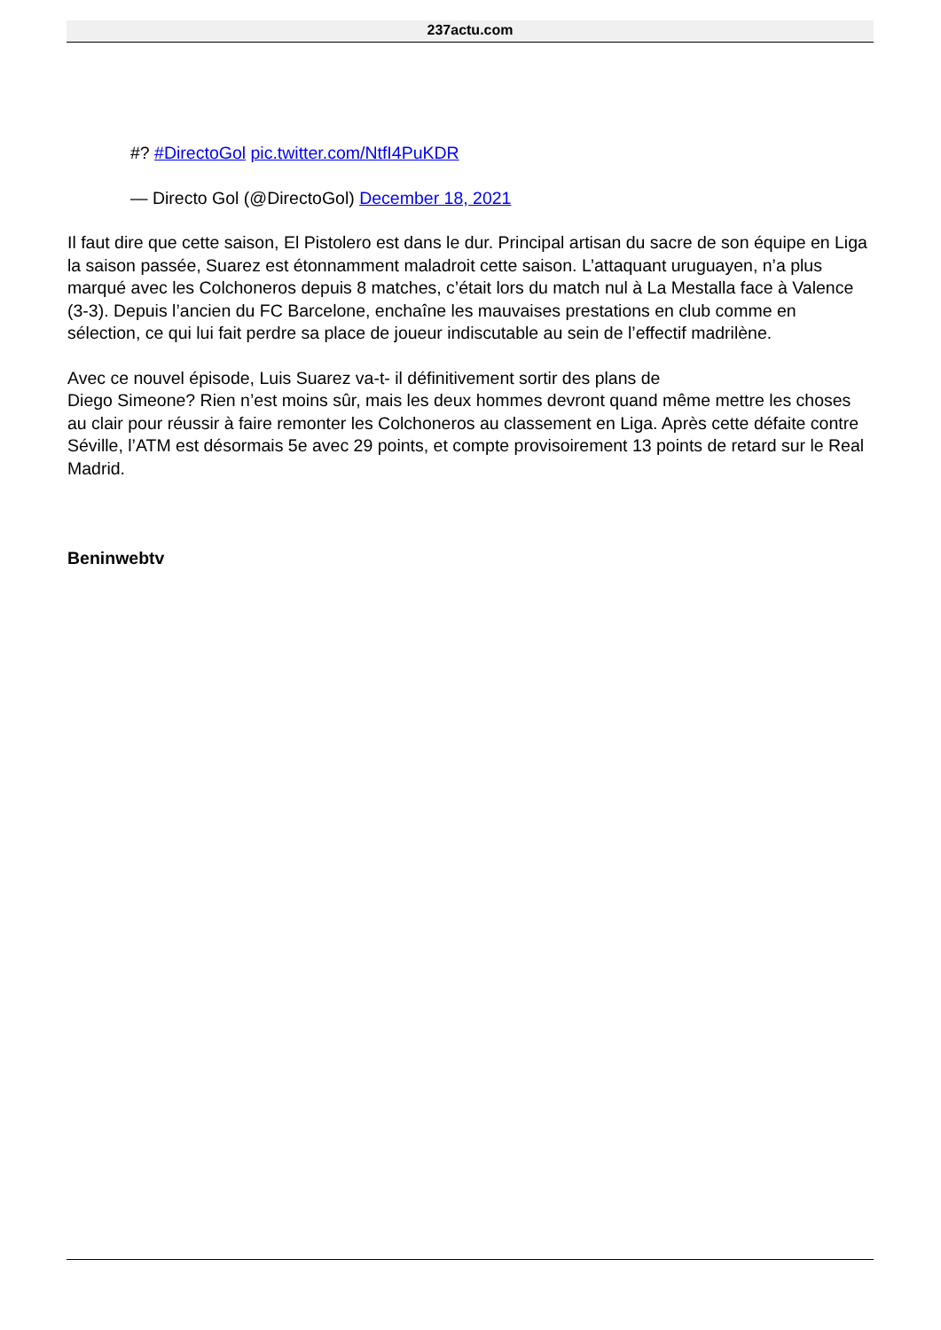237actu.com
#? #DirectoGol pic.twitter.com/NtfI4PuKDR
— Directo Gol (@DirectoGol) December 18, 2021
Il faut dire que cette saison, El Pistolero est dans le dur. Principal artisan du sacre de son équipe en Liga la saison passée, Suarez est étonnamment maladroit cette saison. L’attaquant uruguayen, n’a plus marqué avec les Colchoneros depuis 8 matches, c’était lors du match nul à La Mestalla face à Valence (3-3). Depuis l’ancien du FC Barcelone, enchaîne les mauvaises prestations en club comme en sélection, ce qui lui fait perdre sa place de joueur indiscutable au sein de l’effectif madrilène.
Avec ce nouvel épisode, Luis Suarez va-t- il définitivement sortir des plans de
Diego Simeone? Rien n’est moins sûr, mais les deux hommes devront quand même mettre les choses au clair pour réussir à faire remonter les Colchoneros au classement en Liga. Après cette défaite contre Séville, l’ATM est désormais 5e avec 29 points, et compte provisoirement 13 points de retard sur le Real Madrid.
Beninwebtv